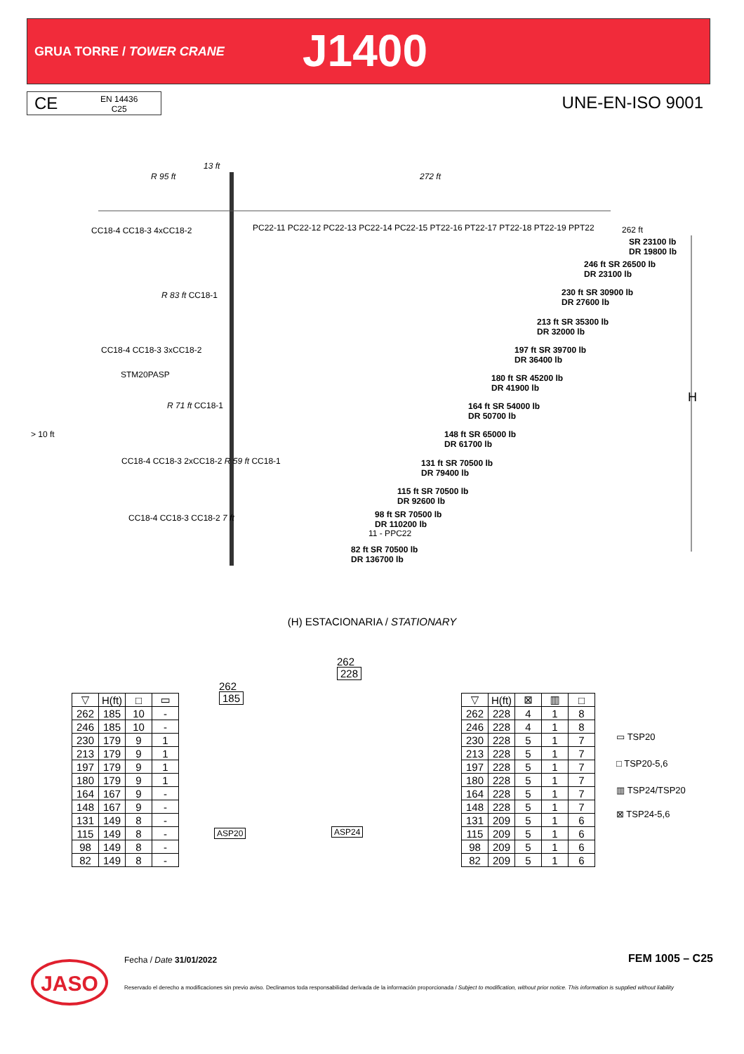GRUA TORRE / TOWER CRANE J1400
CE EN 14436
C25
UNE-EN-ISO 9001
13 ft
R 95 ft 272 ft
CC18-4 CC18-3 4xCC18-2
PC22-11 PC22-12 PC22-13 PC22-14 PC22-15 PT22-16 PT22-17 PT22-18 PT22-19 PPT22
262 ft
H
SR 23100 lb
DR 19800 lb
246 ft SR 26500 lb
DR 23100 lb
230 ft SR 30900 lb
DR 27600 lb
213 ft SR 35300 lb
DR 32000 lb
197 ft SR 39700 lb
DR 36400 lb
180 ft SR 45200 lb
DR 41900 lb
164 ft SR 54000 lb
DR 50700 lb
148 ft SR 65000 lb
DR 61700 lb
131 ft SR 70500 lb
DR 79400 lb
115 ft SR 70500 lb
DR 92600 lb
98 ft SR 70500 lb
DR 110200 lb
11 - PPC22
82 ft SR 70500 lb
DR 136700 lb
R 83 ft CC18-1
CC18-4 CC18-3 3xCC18-2
STM20PASP
R 71 ft CC18-1
> 10 ft
CC18-4 CC18-3 2xCC18-2 R 59 ft CC18-1
CC18-4 CC18-3 CC18-2 7 ft
(H) ESTACIONARIA / STATIONARY
262
185
ASP20
262
228
ASP24
| ▽ | H(ft) | □ | ▭ |
| --- | --- | --- | --- |
| 262 | 185 | 10 | - |
| 246 | 185 | 10 | - |
| 230 | 179 | 9 | 1 |
| 213 | 179 | 9 | 1 |
| 197 | 179 | 9 | 1 |
| 180 | 179 | 9 | 1 |
| 164 | 167 | 9 | - |
| 148 | 167 | 9 | - |
| 131 | 149 | 8 | - |
| 115 | 149 | 8 | - |
| 98 | 149 | 8 | - |
| 82 | 149 | 8 | - |
| ▽ | H(ft) | ⊠ | ▥ | □ |
| --- | --- | --- | --- | --- |
| 262 | 228 | 4 | 1 | 8 |
| 246 | 228 | 4 | 1 | 8 |
| 230 | 228 | 5 | 1 | 7 |
| 213 | 228 | 5 | 1 | 7 |
| 197 | 228 | 5 | 1 | 7 |
| 180 | 228 | 5 | 1 | 7 |
| 164 | 228 | 5 | 1 | 7 |
| 148 | 228 | 5 | 1 | 7 |
| 131 | 209 | 5 | 1 | 6 |
| 115 | 209 | 5 | 1 | 6 |
| 98 | 209 | 5 | 1 | 6 |
| 82 | 209 | 5 | 1 | 6 |
▭ TSP20
□ TSP20-5,6
▥ TSP24/TSP20
⊠ TSP24-5,6
JASO Fecha / Date 31/01/2022 FEM 1005 – C25
Reservado el derecho a modificaciones sin previo aviso. Declinamos toda responsabilidad derivada de la información proporcionada / Subject to modification, without prior notice. This information is supplied without liability